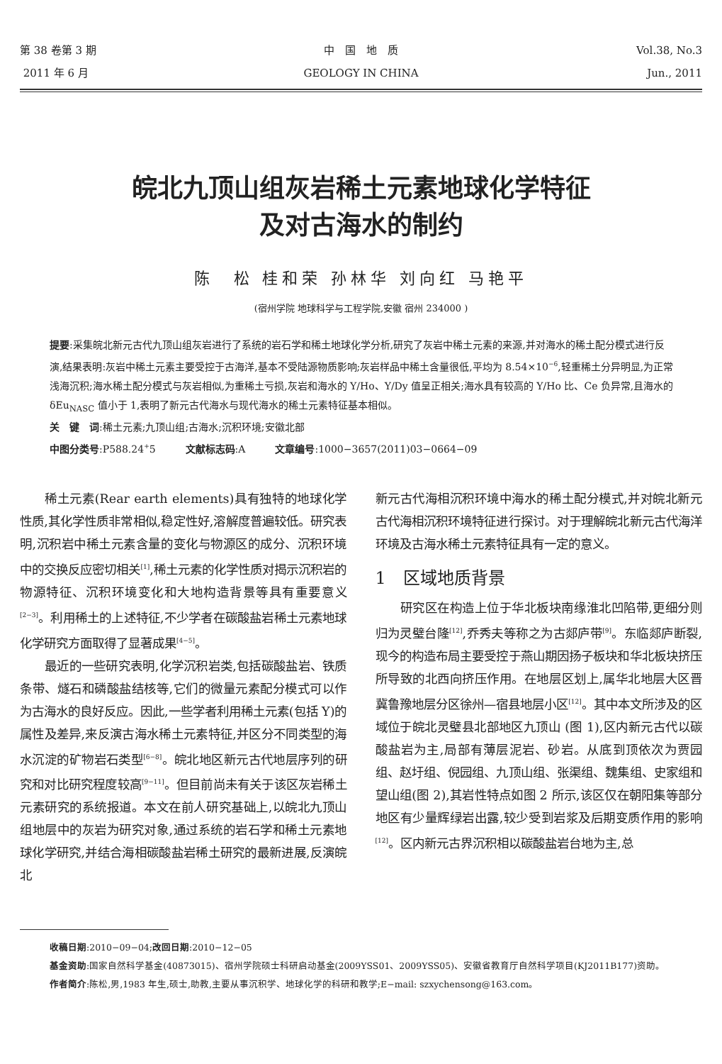第 38 卷第 3 期
2011 年 6 月
中　国　地　质
GEOLOGY IN CHINA
Vol.38, No.3
Jun., 2011
皖北九顶山组灰岩稀土元素地球化学特征
及对古海水的制约
陈　松 桂和荣 孙林华 刘向红 马艳平
(宿州学院 地球科学与工程学院,安徽 宿州 234000 )
提要:采集皖北新元古代九顶山组灰岩进行了系统的岩石学和稀土地球化学分析,研究了灰岩中稀土元素的来源,并对海水的稀土配分模式进行反演,结果表明:灰岩中稀土元素主要受控于古海洋,基本不受陆源物质影响;灰岩样品中稀土含量很低,平均为 8.54×10<sup>−6</sup>,轻重稀土分异明显,为正常浅海沉积;海水稀土配分模式与灰岩相似,为重稀土亏损,灰岩和海水的 Y/Ho、Y/Dy 值呈正相关;海水具有较高的 Y/Ho 比、Ce 负异常,且海水的 δEu<sub>NASC</sub> 值小于 1,表明了新元古代海水与现代海水的稀土元素特征基本相似。
关　键　词:稀土元素;九顶山组;古海水;沉积环境;安徽北部
中图分类号:P588.24<sup>+</sup>5　　　文献标志码:A　　　文章编号:1000−3657(2011)03−0664−09
稀土元素(Rear earth elements)具有独特的地球化学性质,其化学性质非常相似,稳定性好,溶解度普遍较低。研究表明,沉积岩中稀土元素含量的变化与物源区的成分、沉积环境中的交换反应密切相关<sup>[1]</sup>,稀土元素的化学性质对揭示沉积岩的物源特征、沉积环境变化和大地构造背景等具有重要意义<sup>[2−3]</sup>。利用稀土的上述特征,不少学者在碳酸盐岩稀土元素地球化学研究方面取得了显著成果<sup>[4−5]</sup>。
最近的一些研究表明,化学沉积岩类,包括碳酸盐岩、铁质条带、燧石和磷酸盐结核等,它们的微量元素配分模式可以作为古海水的良好反应。因此,一些学者利用稀土元素(包括 Y)的属性及差异,来反演古海水稀土元素特征,并区分不同类型的海水沉淀的矿物岩石类型<sup>[6−8]</sup>。皖北地区新元古代地层序列的研究和对比研究程度较高<sup>[9−11]</sup>。但目前尚未有关于该区灰岩稀土元素研究的系统报道。本文在前人研究基础上,以皖北九顶山组地层中的灰岩为研究对象,通过系统的岩石学和稀土元素地球化学研究,并结合海相碳酸盐岩稀土研究的最新进展,反演皖北
新元古代海相沉积环境中海水的稀土配分模式,并对皖北新元古代海相沉积环境特征进行探讨。对于理解皖北新元古代海洋环境及古海水稀土元素特征具有一定的意义。
1　区域地质背景
研究区在构造上位于华北板块南缘淮北凹陷带,更细分则归为灵璧台隆<sup>[12]</sup>,乔秀夫等称之为古郯庐带<sup>[9]</sup>。东临郯庐断裂,现今的构造布局主要受控于燕山期因扬子板块和华北板块挤压所导致的北西向挤压作用。在地层区划上,属华北地层大区晋冀鲁豫地层分区徐州—宿县地层小区<sup>[12]</sup>。其中本文所涉及的区域位于皖北灵璧县北部地区九顶山 (图 1),区内新元古代以碳酸盐岩为主,局部有薄层泥岩、砂岩。从底到顶依次为贾园组、赵圩组、倪园组、九顶山组、张渠组、魏集组、史家组和望山组(图 2),其岩性特点如图 2 所示,该区仅在朝阳集等部分地区有少量辉绿岩出露,较少受到岩浆及后期变质作用的影响<sup>[12]</sup>。区内新元古界沉积相以碳酸盐岩台地为主,总
收稿日期:2010−09−04;改回日期:2010−12−05
基金资助:国家自然科学基金(40873015)、宿州学院硕士科研启动基金(2009YSS01、2009YSS05)、安徽省教育厅自然科学项目(KJ2011B177)资助。
作者简介:陈松,男,1983 年生,硕士,助教,主要从事沉积学、地球化学的科研和教学;E−mail: szxychensong@163.com。